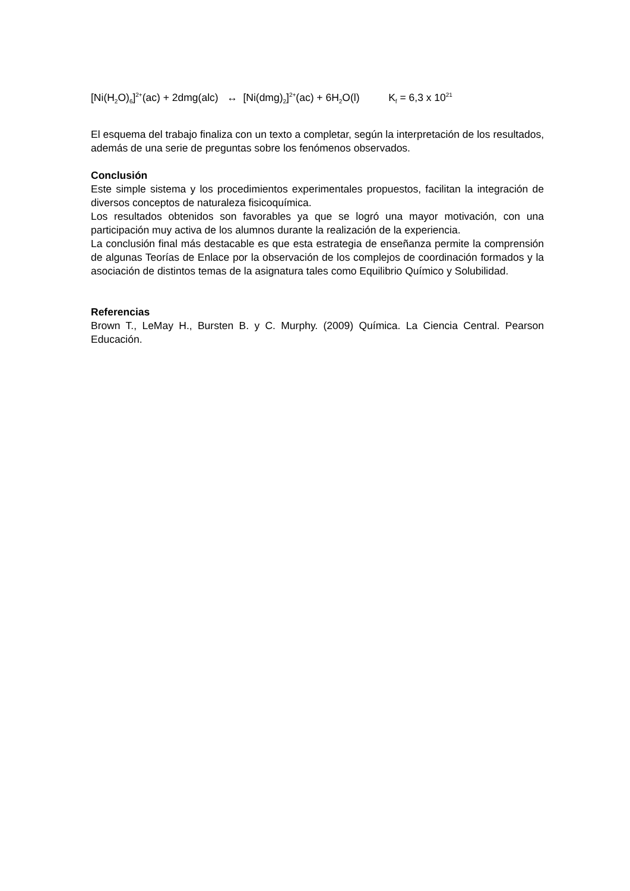[Ni(H<sub>2</sub>O)<sub>6</sub>]<sup>2+</sup>(ac) + 2dmg(alc) ↔ [Ni(dmg)<sub>2</sub>]<sup>2+</sup>(ac) + 6H<sub>2</sub>O(l) K<sub>f</sub> = 6,3 x 10<sup>21</sup>
El esquema del trabajo finaliza con un texto a completar, según la interpretación de los resultados, además de una serie de preguntas sobre los fenómenos observados.
Conclusión
Este simple sistema y los procedimientos experimentales propuestos, facilitan la integración de diversos conceptos de naturaleza fisicoquímica.
Los resultados obtenidos son favorables ya que se logró una mayor motivación, con una participación muy activa de los alumnos durante la realización de la experiencia.
La conclusión final más destacable es que esta estrategia de enseñanza permite la comprensión de algunas Teorías de Enlace por la observación de los complejos de coordinación formados y la asociación de distintos temas de la asignatura tales como Equilibrio Químico y Solubilidad.
Referencias
Brown T., LeMay H., Bursten B. y C. Murphy. (2009) Química. La Ciencia Central. Pearson Educación.